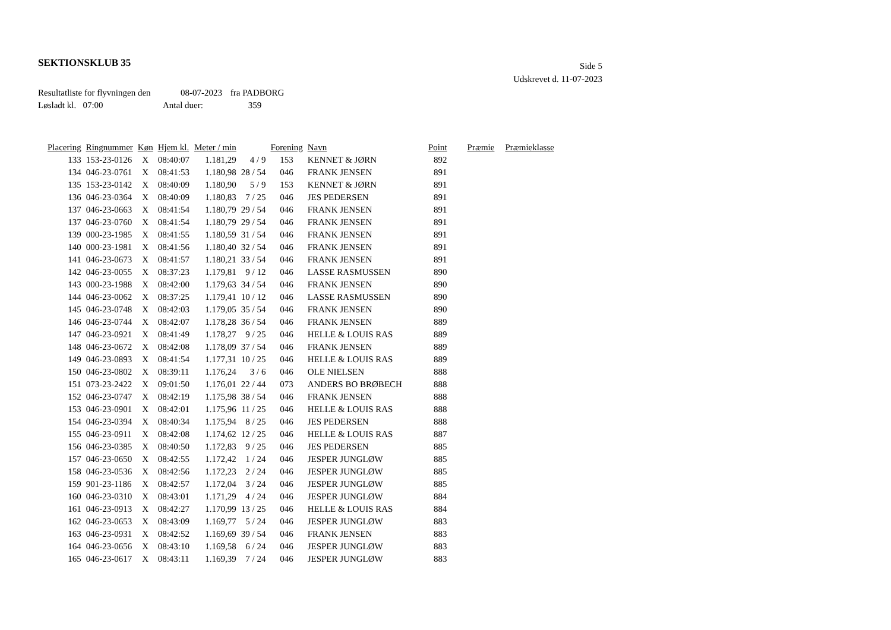SEKTIONSKLUB 35
Side 5
Udskrevet d. 11-07-2023
Resultatliste for flyvningen den 08-07-2023 fra PADBORG
Løsladt kl. 07:00 Antal duer: 359
| Placering | Ringnummer | Køn | Hjem kl. | Meter / min | | Forening | Navn | Point | Præmie | Præmieklasse |
| --- | --- | --- | --- | --- | --- | --- | --- | --- | --- | --- |
| 133 | 153-23-0126 | X | 08:40:07 | 1.181,29 | 4 / 9 | 153 | KENNET & JØRN | 892 | | |
| 134 | 046-23-0761 | X | 08:41:53 | 1.180,98 | 28 / 54 | 046 | FRANK JENSEN | 891 | | |
| 135 | 153-23-0142 | X | 08:40:09 | 1.180,90 | 5 / 9 | 153 | KENNET & JØRN | 891 | | |
| 136 | 046-23-0364 | X | 08:40:09 | 1.180,83 | 7 / 25 | 046 | JES PEDERSEN | 891 | | |
| 137 | 046-23-0663 | X | 08:41:54 | 1.180,79 | 29 / 54 | 046 | FRANK JENSEN | 891 | | |
| 137 | 046-23-0760 | X | 08:41:54 | 1.180,79 | 29 / 54 | 046 | FRANK JENSEN | 891 | | |
| 139 | 000-23-1985 | X | 08:41:55 | 1.180,59 | 31 / 54 | 046 | FRANK JENSEN | 891 | | |
| 140 | 000-23-1981 | X | 08:41:56 | 1.180,40 | 32 / 54 | 046 | FRANK JENSEN | 891 | | |
| 141 | 046-23-0673 | X | 08:41:57 | 1.180,21 | 33 / 54 | 046 | FRANK JENSEN | 891 | | |
| 142 | 046-23-0055 | X | 08:37:23 | 1.179,81 | 9 / 12 | 046 | LASSE RASMUSSEN | 890 | | |
| 143 | 000-23-1988 | X | 08:42:00 | 1.179,63 | 34 / 54 | 046 | FRANK JENSEN | 890 | | |
| 144 | 046-23-0062 | X | 08:37:25 | 1.179,41 | 10 / 12 | 046 | LASSE RASMUSSEN | 890 | | |
| 145 | 046-23-0748 | X | 08:42:03 | 1.179,05 | 35 / 54 | 046 | FRANK JENSEN | 890 | | |
| 146 | 046-23-0744 | X | 08:42:07 | 1.178,28 | 36 / 54 | 046 | FRANK JENSEN | 889 | | |
| 147 | 046-23-0921 | X | 08:41:49 | 1.178,27 | 9 / 25 | 046 | HELLE & LOUIS RAS | 889 | | |
| 148 | 046-23-0672 | X | 08:42:08 | 1.178,09 | 37 / 54 | 046 | FRANK JENSEN | 889 | | |
| 149 | 046-23-0893 | X | 08:41:54 | 1.177,31 | 10 / 25 | 046 | HELLE & LOUIS RAS | 889 | | |
| 150 | 046-23-0802 | X | 08:39:11 | 1.176,24 | 3 / 6 | 046 | OLE NIELSEN | 888 | | |
| 151 | 073-23-2422 | X | 09:01:50 | 1.176,01 | 22 / 44 | 073 | ANDERS BO BRØBECH | 888 | | |
| 152 | 046-23-0747 | X | 08:42:19 | 1.175,98 | 38 / 54 | 046 | FRANK JENSEN | 888 | | |
| 153 | 046-23-0901 | X | 08:42:01 | 1.175,96 | 11 / 25 | 046 | HELLE & LOUIS RAS | 888 | | |
| 154 | 046-23-0394 | X | 08:40:34 | 1.175,94 | 8 / 25 | 046 | JES PEDERSEN | 888 | | |
| 155 | 046-23-0911 | X | 08:42:08 | 1.174,62 | 12 / 25 | 046 | HELLE & LOUIS RAS | 887 | | |
| 156 | 046-23-0385 | X | 08:40:50 | 1.172,83 | 9 / 25 | 046 | JES PEDERSEN | 885 | | |
| 157 | 046-23-0650 | X | 08:42:55 | 1.172,42 | 1 / 24 | 046 | JESPER JUNGLØW | 885 | | |
| 158 | 046-23-0536 | X | 08:42:56 | 1.172,23 | 2 / 24 | 046 | JESPER JUNGLØW | 885 | | |
| 159 | 901-23-1186 | X | 08:42:57 | 1.172,04 | 3 / 24 | 046 | JESPER JUNGLØW | 885 | | |
| 160 | 046-23-0310 | X | 08:43:01 | 1.171,29 | 4 / 24 | 046 | JESPER JUNGLØW | 884 | | |
| 161 | 046-23-0913 | X | 08:42:27 | 1.170,99 | 13 / 25 | 046 | HELLE & LOUIS RAS | 884 | | |
| 162 | 046-23-0653 | X | 08:43:09 | 1.169,77 | 5 / 24 | 046 | JESPER JUNGLØW | 883 | | |
| 163 | 046-23-0931 | X | 08:42:52 | 1.169,69 | 39 / 54 | 046 | FRANK JENSEN | 883 | | |
| 164 | 046-23-0656 | X | 08:43:10 | 1.169,58 | 6 / 24 | 046 | JESPER JUNGLØW | 883 | | |
| 165 | 046-23-0617 | X | 08:43:11 | 1.169,39 | 7 / 24 | 046 | JESPER JUNGLØW | 883 | | |